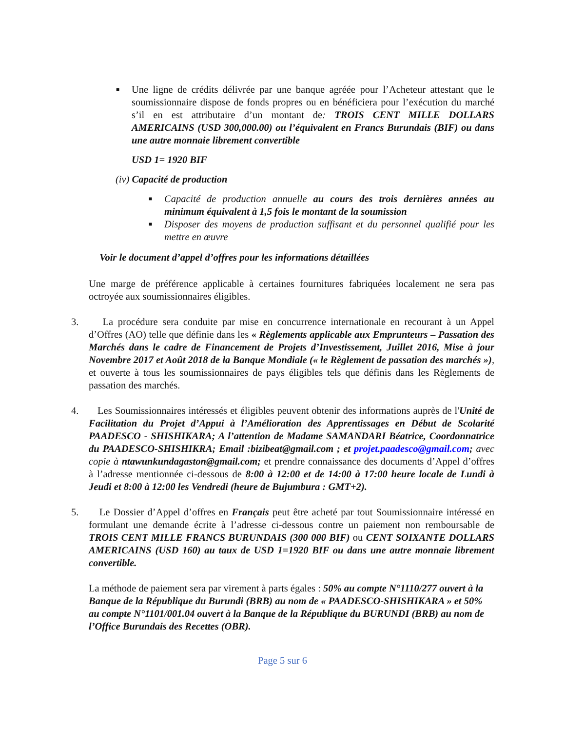■
Une ligne de crédits délivrée par une banque agréée pour l’Acheteur attestant que le soumissionnaire dispose de fonds propres ou en bénéficiera pour l’exécution du marché s’il en est attributaire d’un montant de: TROIS CENT MILLE DOLLARS AMERICAINS (USD 300,000.00) ou l’équivalent en Francs Burundais (BIF) ou dans une autre monnaie librement convertible
USD 1= 1920 BIF
(iv) Capacité de production
■
Capacité de production annuelle au cours des trois dernières années au minimum équivalent à 1,5 fois le montant de la soumission
■
Disposer des moyens de production suffisant et du personnel qualifié pour les mettre en œuvre
Voir le document d’appel d’offres pour les informations détaillées
Une marge de préférence applicable à certaines fournitures fabriquées localement ne sera pas octroyée aux soumissionnaires éligibles.
3. La procédure sera conduite par mise en concurrence internationale en recourant à un Appel d’Offres (AO) telle que définie dans les « Règlements applicable aux Emprunteurs – Passation des Marchés dans le cadre de Financement de Projets d’Investissement, Juillet 2016, Mise à jour Novembre 2017 et Août 2018 de la Banque Mondiale (« le Règlement de passation des marchés »), et ouverte à tous les soumissionnaires de pays éligibles tels que définis dans les Règlements de passation des marchés.
4. Les Soumissionnaires intéressés et éligibles peuvent obtenir des informations auprès de l'Unité de Facilitation du Projet d’Appui à l’Amélioration des Apprentissages en Début de Scolarité PAADESCO - SHISHIKARA; A l’attention de Madame SAMANDARI Béatrice, Coordonnatrice du PAADESCO-SHISHIKRA; Email :bizibeat@gmail.com ; et projet.paadesco@gmail.com; avec copie à ntawunkundagaston@gmail.com; et prendre connaissance des documents d’Appel d’offres à l’adresse mentionnée ci-dessous de 8:00 à 12:00 et de 14:00 à 17:00 heure locale de Lundi à Jeudi et 8:00 à 12:00 les Vendredi (heure de Bujumbura : GMT+2).
5. Le Dossier d’Appel d’offres en Français peut être acheté par tout Soumissionnaire intéressé en formulant une demande écrite à l’adresse ci-dessous contre un paiement non remboursable de TROIS CENT MILLE FRANCS BURUNDAIS (300 000 BIF) ou CENT SOIXANTE DOLLARS AMERICAINS (USD 160) au taux de USD 1=1920 BIF ou dans une autre monnaie librement convertible.
La méthode de paiement sera par virement à parts égales : 50% au compte N°1110/277 ouvert à la Banque de la République du Burundi (BRB) au nom de « PAADESCO-SHISHIKARA » et 50% au compte N°1101/001.04 ouvert à la Banque de la République du BURUNDI (BRB) au nom de l’Office Burundais des Recettes (OBR).
Page 5 sur 6